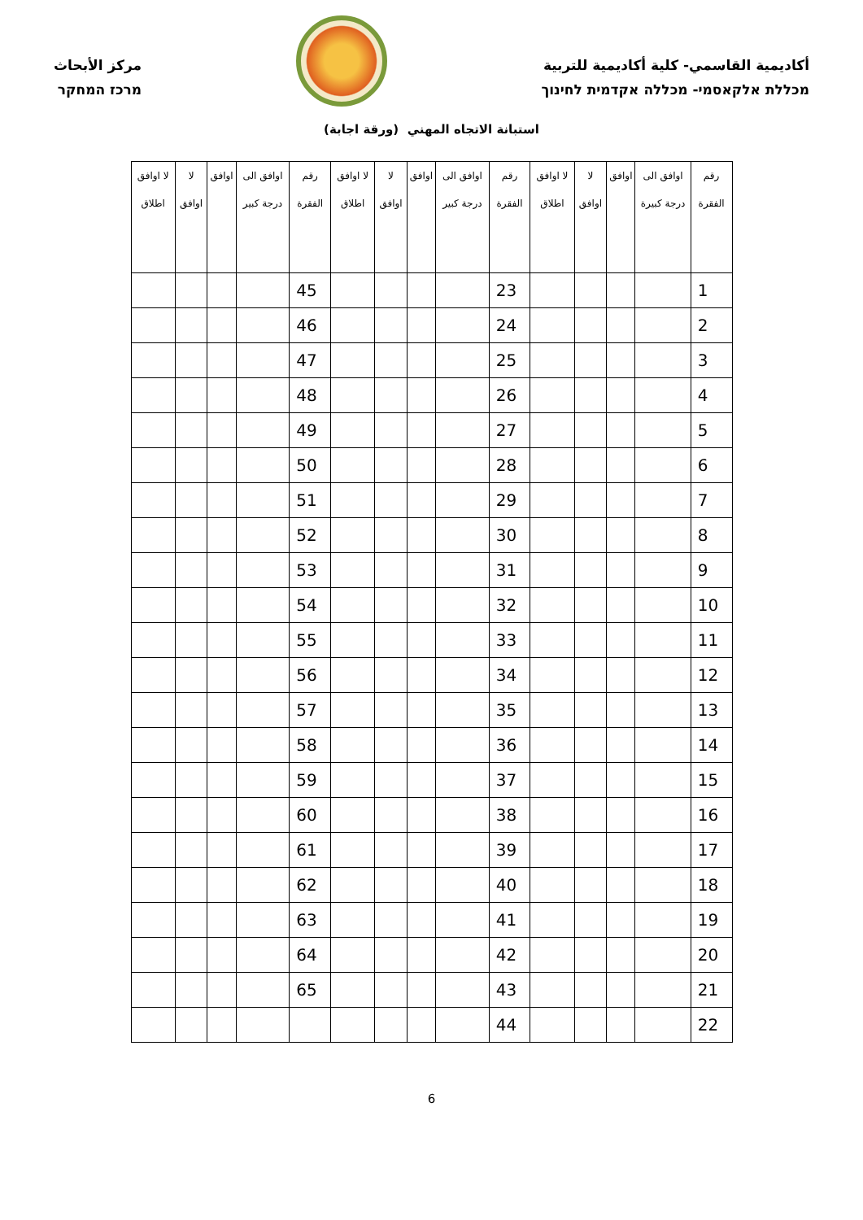أكاديمية القاسمي- كلية أكاديمية للتربية
מכללת אלקאסמי- מכללה אקדמית לחינוך
مركز الأبحاث
מרכז המחקר
استبانة الاتجاه المهني (ورقة اجابة)
| رقم الفقرة | اوافق الى درجة كبيرة | اوافق | لا اوافق | لا اوافق اطلاق | رقم الفقرة | اوافق الى درجة كبير | اوافق | لا اوافق | لا اوافق اطلاق | رقم الفقرة | اوافق الى درجة كبير | اوافق | لا اوافق | لا اوافق اطلاق |
| --- | --- | --- | --- | --- | --- | --- | --- | --- | --- | --- | --- | --- | --- | --- |
| 1 | | | | | 23 | | | | | 45 | | | | |
| 2 | | | | | 24 | | | | | 46 | | | | |
| 3 | | | | | 25 | | | | | 47 | | | | |
| 4 | | | | | 26 | | | | | 48 | | | | |
| 5 | | | | | 27 | | | | | 49 | | | | |
| 6 | | | | | 28 | | | | | 50 | | | | |
| 7 | | | | | 29 | | | | | 51 | | | | |
| 8 | | | | | 30 | | | | | 52 | | | | |
| 9 | | | | | 31 | | | | | 53 | | | | |
| 10 | | | | | 32 | | | | | 54 | | | | |
| 11 | | | | | 33 | | | | | 55 | | | | |
| 12 | | | | | 34 | | | | | 56 | | | | |
| 13 | | | | | 35 | | | | | 57 | | | | |
| 14 | | | | | 36 | | | | | 58 | | | | |
| 15 | | | | | 37 | | | | | 59 | | | | |
| 16 | | | | | 38 | | | | | 60 | | | | |
| 17 | | | | | 39 | | | | | 61 | | | | |
| 18 | | | | | 40 | | | | | 62 | | | | |
| 19 | | | | | 41 | | | | | 63 | | | | |
| 20 | | | | | 42 | | | | | 64 | | | | |
| 21 | | | | | 43 | | | | | 65 | | | | |
| 22 | | | | | 44 | | | | | | | | | |
6